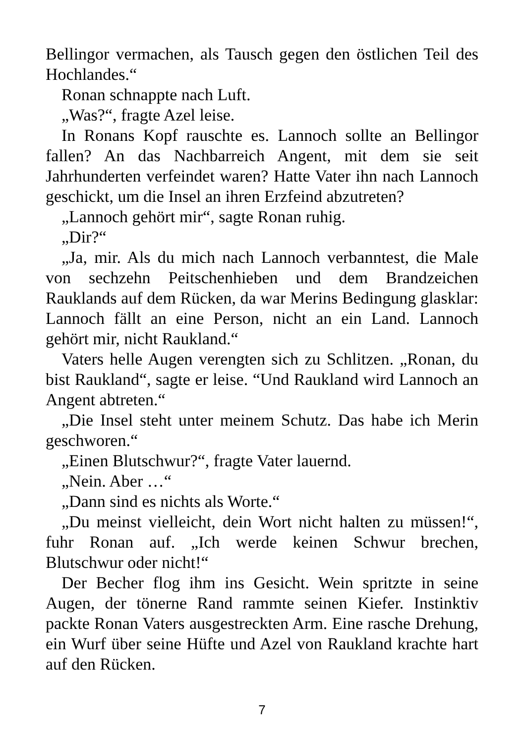Bellingor vermachen, als Tausch gegen den östlichen Teil des Hochlandes.“
Ronan schnappte nach Luft.
„Was?“, fragte Azel leise.
In Ronans Kopf rauschte es. Lannoch sollte an Bellingor fallen? An das Nachbarreich Angent, mit dem sie seit Jahrhunderten verfeindet waren? Hatte Vater ihn nach Lannoch geschickt, um die Insel an ihren Erzfeind abzutreten?
„Lannoch gehört mir“, sagte Ronan ruhig.
„Dir?“
„Ja, mir. Als du mich nach Lannoch verbanntest, die Male von sechzehn Peitschenhieben und dem Brandzeichen Rauklands auf dem Rücken, da war Merins Bedingung glasklar: Lannoch fällt an eine Person, nicht an ein Land. Lannoch gehört mir, nicht Raukland.“
Vaters helle Augen verengten sich zu Schlitzen. „Ronan, du bist Raukland“, sagte er leise. “Und Raukland wird Lannoch an Angent abtreten.“
„Die Insel steht unter meinem Schutz. Das habe ich Merin geschworen.“
„Einen Blutschwur?“, fragte Vater lauernd.
„Nein. Aber …“
„Dann sind es nichts als Worte.“
„Du meinst vielleicht, dein Wort nicht halten zu müssen!“, fuhr Ronan auf. „Ich werde keinen Schwur brechen, Blutschwur oder nicht!“
Der Becher flog ihm ins Gesicht. Wein spritzte in seine Augen, der tönerne Rand rammte seinen Kiefer. Instinktiv packte Ronan Vaters ausgestreckten Arm. Eine rasche Drehung, ein Wurf über seine Hüfte und Azel von Raukland krachte hart auf den Rücken.
7